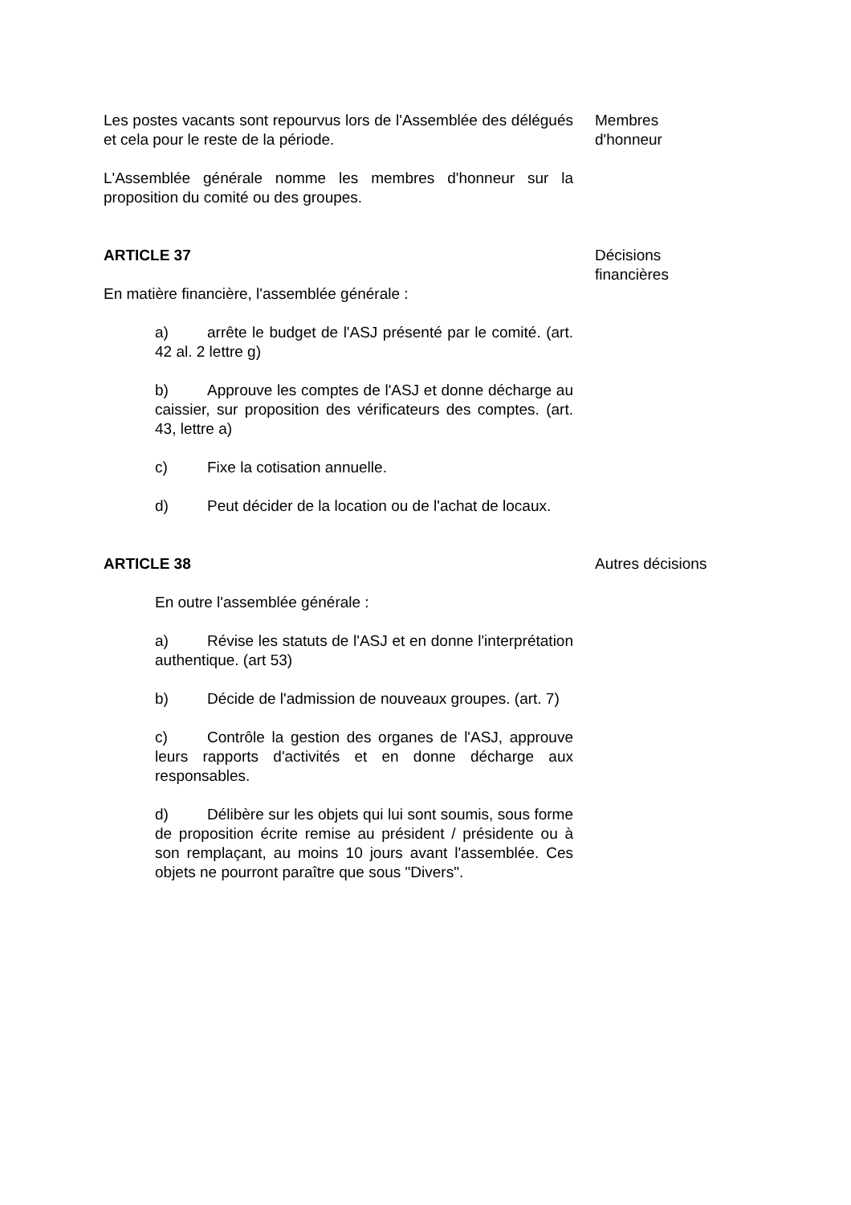Les postes vacants sont repourvus lors de l'Assemblée des délégués et cela pour le reste de la période.
L'Assemblée générale nomme les membres d'honneur sur la proposition du comité ou des groupes.
Membres
d'honneur
ARTICLE 37
En matière financière, l'assemblée générale :
a) arrête le budget de l'ASJ présenté par le comité. (art. 42 al. 2 lettre g)
b) Approuve les comptes de l'ASJ et donne décharge au caissier, sur proposition des vérificateurs des comptes. (art. 43, lettre a)
c) Fixe la cotisation annuelle.
d) Peut décider de la location ou de l'achat de locaux.
Décisions
financières
ARTICLE 38
En outre l'assemblée générale :
a) Révise les statuts de l'ASJ et en donne l'interprétation authentique. (art 53)
b) Décide de l'admission de nouveaux groupes. (art. 7)
c) Contrôle la gestion des organes de l'ASJ, approuve leurs rapports d'activités et en donne décharge aux responsables.
d) Délibère sur les objets qui lui sont soumis, sous forme de proposition écrite remise au président / présidente ou à son remplaçant, au moins 10 jours avant l'assemblée. Ces objets ne pourront paraître que sous "Divers".
Autres décisions